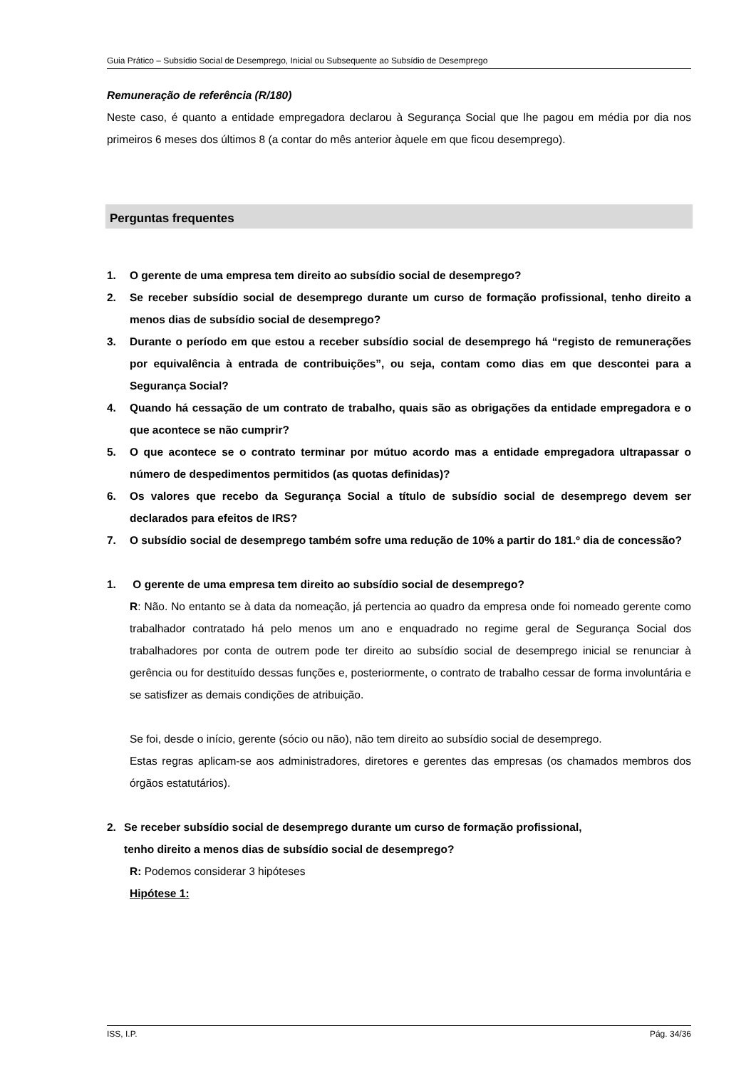Guia Prático – Subsídio Social de Desemprego, Inicial ou Subsequente ao Subsídio de Desemprego
Remuneração de referência (R/180)
Neste caso, é quanto a entidade empregadora declarou à Segurança Social que lhe pagou em média por dia nos primeiros 6 meses dos últimos 8 (a contar do mês anterior àquele em que ficou desemprego).
Perguntas frequentes
1. O gerente de uma empresa tem direito ao subsídio social de desemprego?
2. Se receber subsídio social de desemprego durante um curso de formação profissional, tenho direito a menos dias de subsídio social de desemprego?
3. Durante o período em que estou a receber subsídio social de desemprego há “registo de remunerações por equivalência à entrada de contribuições”, ou seja, contam como dias em que descontei para a Segurança Social?
4. Quando há cessação de um contrato de trabalho, quais são as obrigações da entidade empregadora e o que acontece se não cumprir?
5. O que acontece se o contrato terminar por mútuo acordo mas a entidade empregadora ultrapassar o número de despedimentos permitidos (as quotas definidas)?
6. Os valores que recebo da Segurança Social a título de subsídio social de desemprego devem ser declarados para efeitos de IRS?
7. O subsídio social de desemprego também sofre uma redução de 10% a partir do 181.º dia de concessão?
1. O gerente de uma empresa tem direito ao subsídio social de desemprego?
R: Não. No entanto se à data da nomeação, já pertencia ao quadro da empresa onde foi nomeado gerente como trabalhador contratado há pelo menos um ano e enquadrado no regime geral de Segurança Social dos trabalhadores por conta de outrem pode ter direito ao subsídio social de desemprego inicial se renunciar à gerência ou for destituído dessas funções e, posteriormente, o contrato de trabalho cessar de forma involuntária e se satisfizer as demais condições de atribuição.
Se foi, desde o início, gerente (sócio ou não), não tem direito ao subsídio social de desemprego.
Estas regras aplicam-se aos administradores, diretores e gerentes das empresas (os chamados membros dos órgãos estatutários).
2. Se receber subsídio social de desemprego durante um curso de formação profissional,
tenho direito a menos dias de subsídio social de desemprego?
R: Podemos considerar 3 hipóteses
Hipótese 1:
ISS, I.P. Pág. 34/36